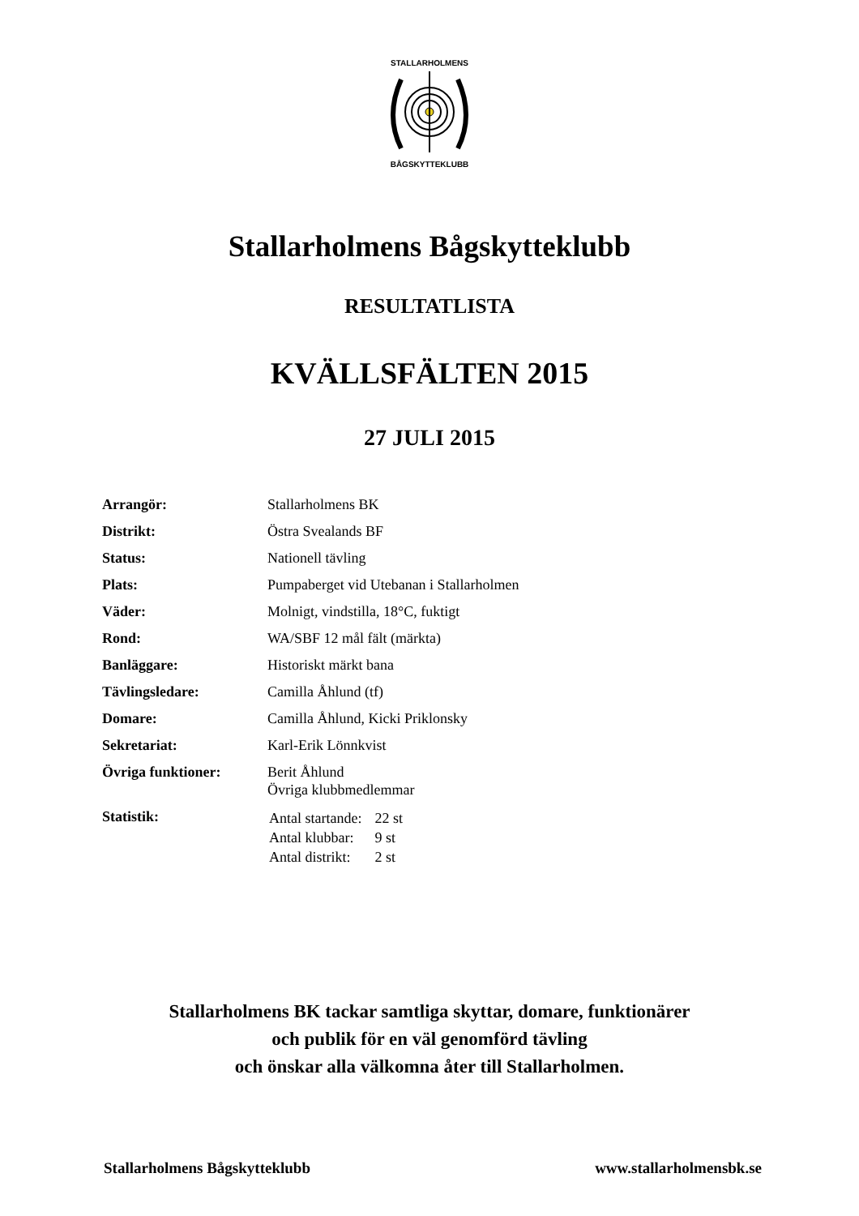STALLARHOLMENS
BÅGSKYTTEKLUBB
Stallarholmens Bågskytteklubb
RESULTATLISTA
KVÄLLSFÄLTEN 2015
27 JULI 2015
| Arrangör: | Stallarholmens BK |
| Distrikt: | Östra Svealands BF |
| Status: | Nationell tävling |
| Plats: | Pumpaberget vid Utebanan i Stallarholmen |
| Väder: | Molnigt, vindstilla, 18°C, fuktigt |
| Rond: | WA/SBF 12 mål fält (märkta) |
| Banläggare: | Historiskt märkt bana |
| Tävlingsledare: | Camilla Åhlund (tf) |
| Domare: | Camilla Åhlund, Kicki Priklonsky |
| Sekretariat: | Karl-Erik Lönnkvist |
| Övriga funktioner: | Berit Åhlund Övriga klubbmedlemmar |
| Statistik: | / Antal startande: / 22 st / / Antal klubbar: / 9 st / / Antal distrikt: / 2 st / |
Stallarholmens BK tackar samtliga skyttar, domare, funktionärer
och publik för en väl genomförd tävling
och önskar alla välkomna åter till Stallarholmen.
Stallarholmens Bågskytteklubb www.stallarholmensbk.se